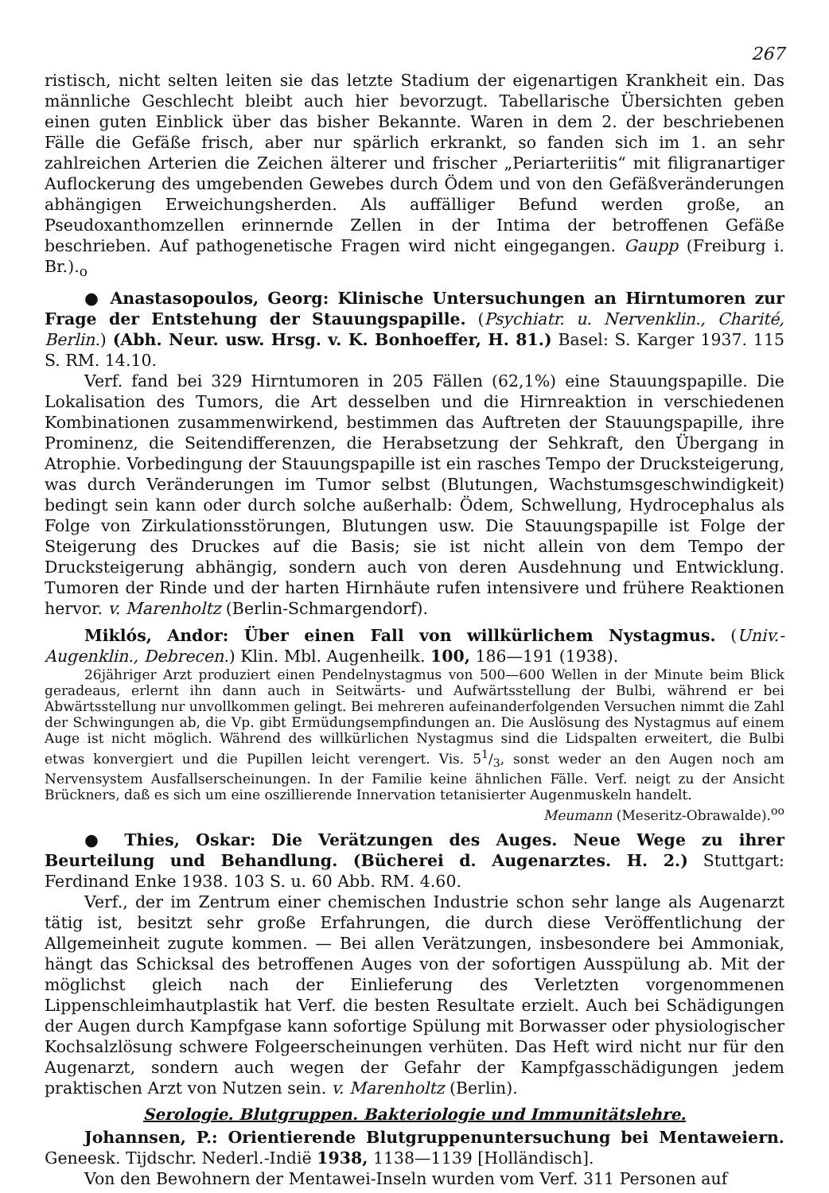267
ristisch, nicht selten leiten sie das letzte Stadium der eigenartigen Krankheit ein. Das männliche Geschlecht bleibt auch hier bevorzugt. Tabellarische Übersichten geben einen guten Einblick über das bisher Bekannte. Waren in dem 2. der beschriebenen Fälle die Gefäße frisch, aber nur spärlich erkrankt, so fanden sich im 1. an sehr zahlreichen Arterien die Zeichen älterer und frischer „Periarteriitis“ mit filigranartiger Auflockerung des umgebenden Gewebes durch Ödem und von den Gefäßveränderungen abhängigen Erweichungsherden. Als auffälliger Befund werden große, an Pseudoxanthomzellen erinnernde Zellen in der Intima der betroffenen Gefäße beschrieben. Auf pathogenetische Fragen wird nicht eingegangen. Gaupp (Freiburg i. Br.).<sub>o</sub>
● Anastasopoulos, Georg: Klinische Untersuchungen an Hirntumoren zur Frage der Entstehung der Stauungspapille. (Psychiatr. u. Nervenklin., Charité, Berlin.) (Abh. Neur. usw. Hrsg. v. K. Bonhoeffer, H. 81.) Basel: S. Karger 1937. 115 S. RM. 14.10.
Verf. fand bei 329 Hirntumoren in 205 Fällen (62,1%) eine Stauungspapille. Die Lokalisation des Tumors, die Art desselben und die Hirnreaktion in verschiedenen Kombinationen zusammenwirkend, bestimmen das Auftreten der Stauungspapille, ihre Prominenz, die Seitendifferenzen, die Herabsetzung der Sehkraft, den Übergang in Atrophie. Vorbedingung der Stauungspapille ist ein rasches Tempo der Drucksteigerung, was durch Veränderungen im Tumor selbst (Blutungen, Wachstumsgeschwindigkeit) bedingt sein kann oder durch solche außerhalb: Ödem, Schwellung, Hydrocephalus als Folge von Zirkulationsstörungen, Blutungen usw. Die Stauungspapille ist Folge der Steigerung des Druckes auf die Basis; sie ist nicht allein von dem Tempo der Drucksteigerung abhängig, sondern auch von deren Ausdehnung und Entwicklung. Tumoren der Rinde und der harten Hirnhäute rufen intensivere und frühere Reaktionen hervor. v. Marenholtz (Berlin-Schmargendorf).
Miklós, Andor: Über einen Fall von willkürlichem Nystagmus. (Univ.-Augenklin., Debrecen.) Klin. Mbl. Augenheilk. 100, 186—191 (1938).
26jähriger Arzt produziert einen Pendelnystagmus von 500—600 Wellen in der Minute beim Blick geradeaus, erlernt ihn dann auch in Seitwärts- und Aufwärtsstellung der Bulbi, während er bei Abwärtsstellung nur unvollkommen gelingt. Bei mehreren aufeinanderfolgenden Versuchen nimmt die Zahl der Schwingungen ab, die Vp. gibt Ermüdungsempfindungen an. Die Auslösung des Nystagmus auf einem Auge ist nicht möglich. Während des willkürlichen Nystagmus sind die Lidspalten erweitert, die Bulbi etwas konvergiert und die Pupillen leicht verengert. Vis. 51/3, sonst weder an den Augen noch am Nervensystem Ausfallserscheinungen. In der Familie keine ähnlichen Fälle. Verf. neigt zu der Ansicht Brückners, daß es sich um eine oszillierende Innervation tetanisierter Augenmuskeln handelt.
Meumann (Meseritz-Obrawalde).<sup>oo</sup>
● Thies, Oskar: Die Verätzungen des Auges. Neue Wege zu ihrer Beurteilung und Behandlung. (Bücherei d. Augenarztes. H. 2.) Stuttgart: Ferdinand Enke 1938. 103 S. u. 60 Abb. RM. 4.60.
Verf., der im Zentrum einer chemischen Industrie schon sehr lange als Augenarzt tätig ist, besitzt sehr große Erfahrungen, die durch diese Veröffentlichung der Allgemeinheit zugute kommen. — Bei allen Verätzungen, insbesondere bei Ammoniak, hängt das Schicksal des betroffenen Auges von der sofortigen Ausspülung ab. Mit der möglichst gleich nach der Einlieferung des Verletzten vorgenommenen Lippenschleimhautplastik hat Verf. die besten Resultate erzielt. Auch bei Schädigungen der Augen durch Kampfgase kann sofortige Spülung mit Borwasser oder physiologischer Kochsalzlösung schwere Folgeerscheinungen verhüten. Das Heft wird nicht nur für den Augenarzt, sondern auch wegen der Gefahr der Kampfgasschädigungen jedem praktischen Arzt von Nutzen sein. v. Marenholtz (Berlin).
Serologie. Blutgruppen. Bakteriologie und Immunitätslehre.
Johannsen, P.: Orientierende Blutgruppenuntersuchung bei Mentaweiern. Geneesk. Tijdschr. Nederl.-Indië 1938, 1138—1139 [Holländisch].
Von den Bewohnern der Mentawei-Inseln wurden vom Verf. 311 Personen auf